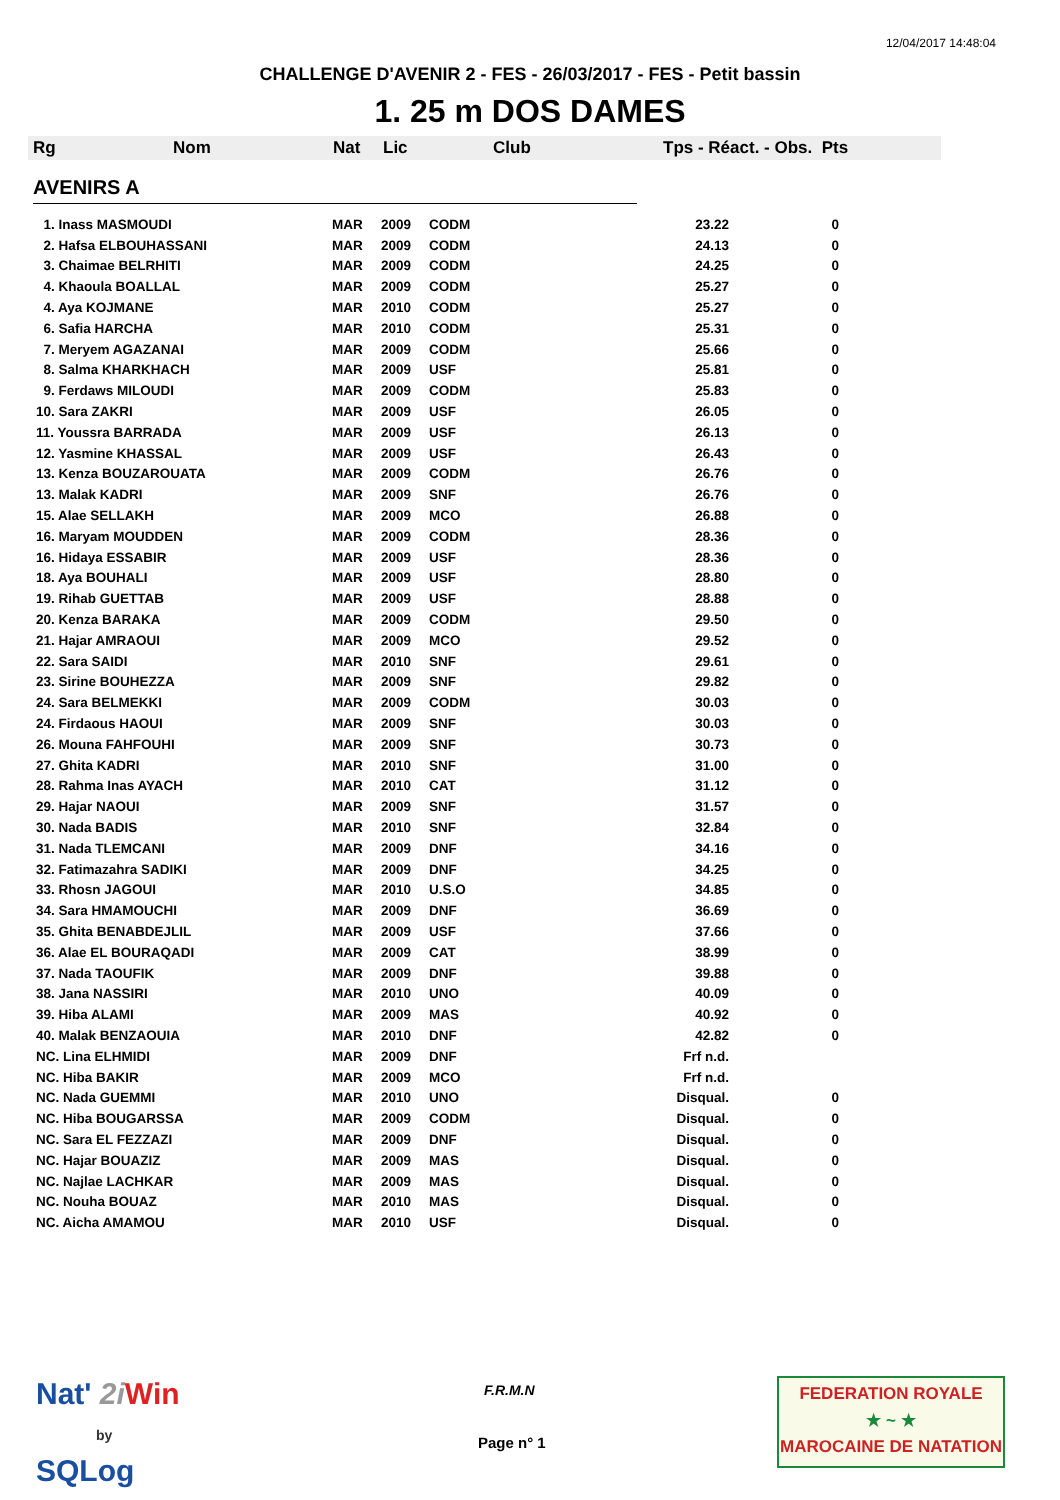12/04/2017 14:48:04
CHALLENGE D'AVENIR 2 - FES - 26/03/2017 - FES - Petit bassin
1. 25 m DOS DAMES
Rg Nom Nat Lic Club Tps - Réact. - Obs. Pts
AVENIRS A
| 1. Inass MASMOUDI | MAR | 2009 | CODM | 23.22 | 0 |
| 2. Hafsa ELBOUHASSANI | MAR | 2009 | CODM | 24.13 | 0 |
| 3. Chaimae BELRHITI | MAR | 2009 | CODM | 24.25 | 0 |
| 4. Khaoula BOALLAL | MAR | 2009 | CODM | 25.27 | 0 |
| 4. Aya KOJMANE | MAR | 2010 | CODM | 25.27 | 0 |
| 6. Safia HARCHA | MAR | 2010 | CODM | 25.31 | 0 |
| 7. Meryem AGAZANAI | MAR | 2009 | CODM | 25.66 | 0 |
| 8. Salma KHARKHACH | MAR | 2009 | USF | 25.81 | 0 |
| 9. Ferdaws MILOUDI | MAR | 2009 | CODM | 25.83 | 0 |
| 10. Sara ZAKRI | MAR | 2009 | USF | 26.05 | 0 |
| 11. Youssra BARRADA | MAR | 2009 | USF | 26.13 | 0 |
| 12. Yasmine KHASSAL | MAR | 2009 | USF | 26.43 | 0 |
| 13. Kenza BOUZAROUATA | MAR | 2009 | CODM | 26.76 | 0 |
| 13. Malak KADRI | MAR | 2009 | SNF | 26.76 | 0 |
| 15. Alae SELLAKH | MAR | 2009 | MCO | 26.88 | 0 |
| 16. Maryam MOUDDEN | MAR | 2009 | CODM | 28.36 | 0 |
| 16. Hidaya ESSABIR | MAR | 2009 | USF | 28.36 | 0 |
| 18. Aya BOUHALI | MAR | 2009 | USF | 28.80 | 0 |
| 19. Rihab GUETTAB | MAR | 2009 | USF | 28.88 | 0 |
| 20. Kenza BARAKA | MAR | 2009 | CODM | 29.50 | 0 |
| 21. Hajar AMRAOUI | MAR | 2009 | MCO | 29.52 | 0 |
| 22. Sara SAIDI | MAR | 2010 | SNF | 29.61 | 0 |
| 23. Sirine BOUHEZZA | MAR | 2009 | SNF | 29.82 | 0 |
| 24. Sara BELMEKKI | MAR | 2009 | CODM | 30.03 | 0 |
| 24. Firdaous HAOUI | MAR | 2009 | SNF | 30.03 | 0 |
| 26. Mouna FAHFOUHI | MAR | 2009 | SNF | 30.73 | 0 |
| 27. Ghita KADRI | MAR | 2010 | SNF | 31.00 | 0 |
| 28. Rahma Inas AYACH | MAR | 2010 | CAT | 31.12 | 0 |
| 29. Hajar NAOUI | MAR | 2009 | SNF | 31.57 | 0 |
| 30. Nada BADIS | MAR | 2010 | SNF | 32.84 | 0 |
| 31. Nada TLEMCANI | MAR | 2009 | DNF | 34.16 | 0 |
| 32. Fatimazahra SADIKI | MAR | 2009 | DNF | 34.25 | 0 |
| 33. Rhosn JAGOUI | MAR | 2010 | U.S.O | 34.85 | 0 |
| 34. Sara HMAMOUCHI | MAR | 2009 | DNF | 36.69 | 0 |
| 35. Ghita BENABDEJLIL | MAR | 2009 | USF | 37.66 | 0 |
| 36. Alae EL BOURAQADI | MAR | 2009 | CAT | 38.99 | 0 |
| 37. Nada TAOUFIK | MAR | 2009 | DNF | 39.88 | 0 |
| 38. Jana NASSIRI | MAR | 2010 | UNO | 40.09 | 0 |
| 39. Hiba ALAMI | MAR | 2009 | MAS | 40.92 | 0 |
| 40. Malak BENZAOUIA | MAR | 2010 | DNF | 42.82 | 0 |
| NC. Lina ELHMIDI | MAR | 2009 | DNF | Frf n.d. | |
| NC. Hiba BAKIR | MAR | 2009 | MCO | Frf n.d. | |
| NC. Nada GUEMMI | MAR | 2010 | UNO | Disqual. | 0 |
| NC. Hiba BOUGARSSA | MAR | 2009 | CODM | Disqual. | 0 |
| NC. Sara EL FEZZAZI | MAR | 2009 | DNF | Disqual. | 0 |
| NC. Hajar BOUAZIZ | MAR | 2009 | MAS | Disqual. | 0 |
| NC. Najlae LACHKAR | MAR | 2009 | MAS | Disqual. | 0 |
| NC. Nouha BOUAZ | MAR | 2010 | MAS | Disqual. | 0 |
| NC. Aicha AMAMOU | MAR | 2010 | USF | Disqual. | 0 |
Nat' 2i Win
by
SQLog
F.R.M.N
Page n° 1
FEDERATION ROYALE
★ ~ ★
MAROCAINE DE NATATION